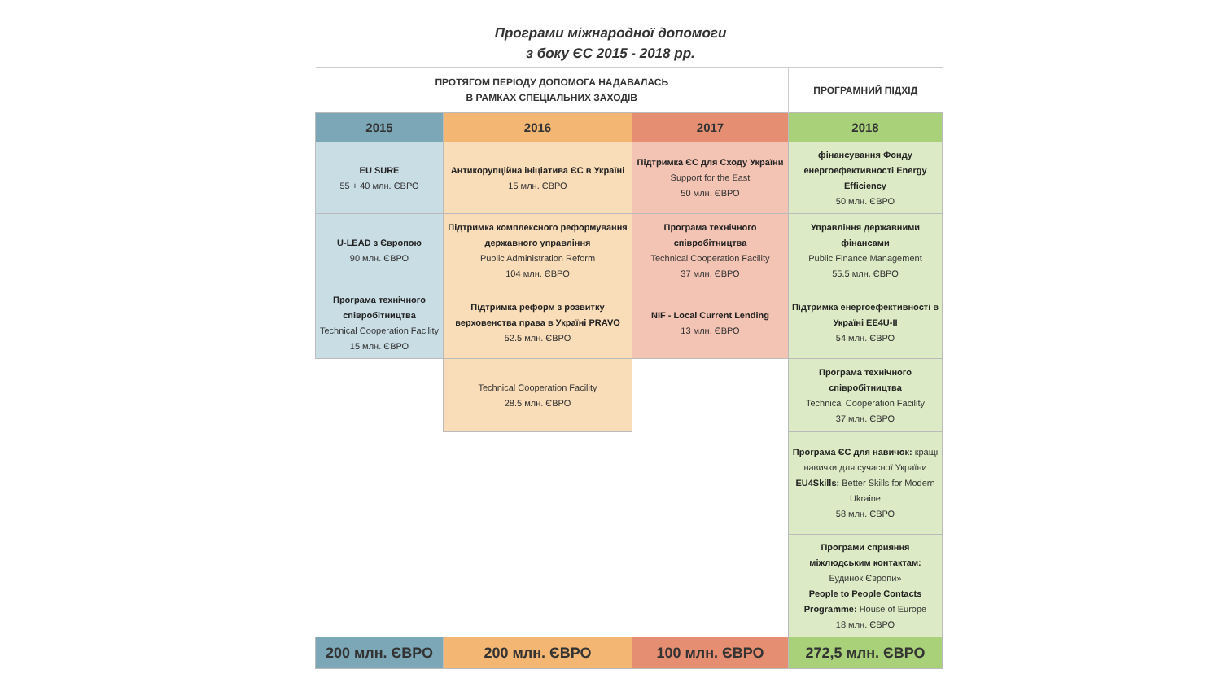Програми міжнародної допомоги
з боку ЄС 2015 - 2018 рр.
| ПРОТЯГОМ ПЕРІОДУ ДОПОМОГА НАДАВАЛАСЬ В РАМКАХ СПЕЦІАЛЬНИХ ЗАХОДІВ | | | ПРОГРАМНИЙ ПІДХІД |
| 2015 | 2016 | 2017 | 2018 |
| EU SURE 55 + 40 млн. ЄВРО | Антикорупційна ініціатива ЄС в Україні 15 млн. ЄВРО | Підтримка ЄС для Сходу України Support for the East 50 млн. ЄВРО | фінансування Фонду енергоефективності Energy Efficiency 50 млн. ЄВРО |
| U-LEAD з Європою 90 млн. ЄВРО | Підтримка комплексного реформування державного управління Public Administration Reform 104 млн. ЄВРО | Програма технічного співробітництва Technical Cooperation Facility 37 млн. ЄВРО | Управління державними фінансами Public Finance Management 55.5 млн. ЄВРО |
| Програма технічного співробітництва Technical Cooperation Facility 15 млн. ЄВРО | Підтримка реформ з розвитку верховенства права в Україні PRAVO 52.5 млн. ЄВРО | NIF - Local Current Lending 13 млн. ЄВРО | Підтримка енергоефективності в Україні EE4U-II 54 млн. ЄВРО |
| | Technical Cooperation Facility 28.5 млн. ЄВРО | | Програма технічного співробітництва Technical Cooperation Facility 37 млн. ЄВРО |
| | | | Програма ЄС для навичок: кращі навички для сучасної України EU4Skills: Better Skills for Modern Ukraine 58 млн. ЄВРО |
| | | | Програми сприяння міжлюдським контактам: Будинок Європи» People to People Contacts Programme: House of Europe 18 млн. ЄВРО |
| 200 млн. ЄВРО | 200 млн. ЄВРО | 100 млн. ЄВРО | 272,5 млн. ЄВРО |